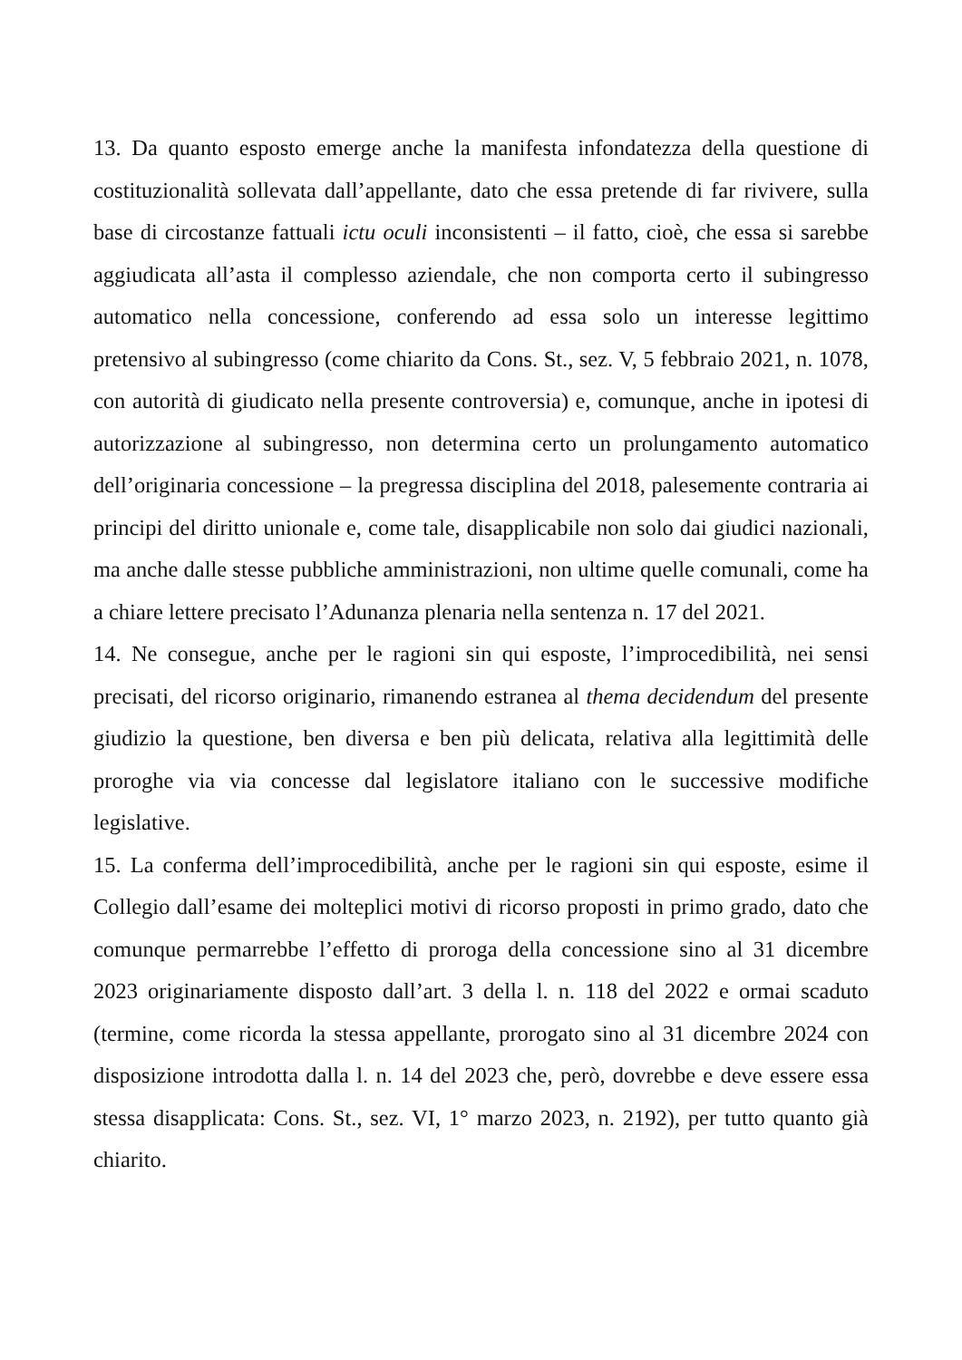13. Da quanto esposto emerge anche la manifesta infondatezza della questione di costituzionalità sollevata dall’appellante, dato che essa pretende di far rivivere, sulla base di circostanze fattuali ictu oculi inconsistenti – il fatto, cioè, che essa si sarebbe aggiudicata all’asta il complesso aziendale, che non comporta certo il subingresso automatico nella concessione, conferendo ad essa solo un interesse legittimo pretensivo al subingresso (come chiarito da Cons. St., sez. V, 5 febbraio 2021, n. 1078, con autorità di giudicato nella presente controversia) e, comunque, anche in ipotesi di autorizzazione al subingresso, non determina certo un prolungamento automatico dell’originaria concessione – la pregressa disciplina del 2018, palesemente contraria ai principi del diritto unionale e, come tale, disapplicabile non solo dai giudici nazionali, ma anche dalle stesse pubbliche amministrazioni, non ultime quelle comunali, come ha a chiare lettere precisato l’Adunanza plenaria nella sentenza n. 17 del 2021.
14. Ne consegue, anche per le ragioni sin qui esposte, l’improcedibilità, nei sensi precisati, del ricorso originario, rimanendo estranea al thema decidendum del presente giudizio la questione, ben diversa e ben più delicata, relativa alla legittimità delle proroghe via via concesse dal legislatore italiano con le successive modifiche legislative.
15. La conferma dell’improcedibilità, anche per le ragioni sin qui esposte, esime il Collegio dall’esame dei molteplici motivi di ricorso proposti in primo grado, dato che comunque permarrebbe l’effetto di proroga della concessione sino al 31 dicembre 2023 originariamente disposto dall’art. 3 della l. n. 118 del 2022 e ormai scaduto (termine, come ricorda la stessa appellante, prorogato sino al 31 dicembre 2024 con disposizione introdotta dalla l. n. 14 del 2023 che, però, dovrebbe e deve essere essa stessa disapplicata: Cons. St., sez. VI, 1° marzo 2023, n. 2192), per tutto quanto già chiarito.